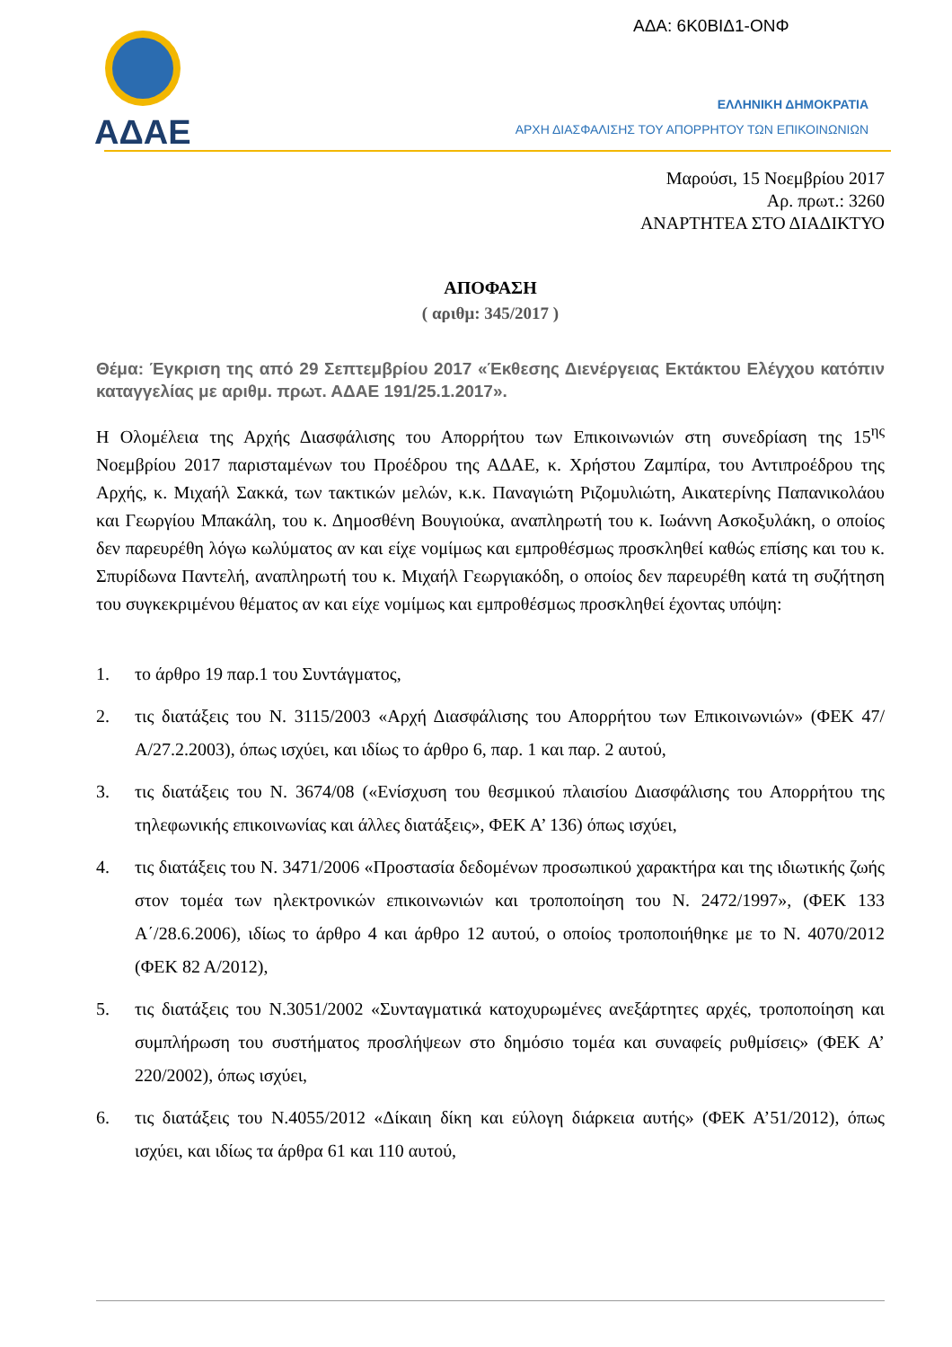ΑΔΑ: 6Κ0ΒΙΔ1-ΟΝΦ
ΑΔΑΕ
ΕΛΛΗΝΙΚΗ ΔΗΜΟΚΡΑΤΙΑ
ΑΡΧΗ ΔΙΑΣΦΑΛΙΣΗΣ ΤΟΥ ΑΠΟΡΡΗΤΟΥ ΤΩΝ ΕΠΙΚΟΙΝΩΝΙΩΝ
Μαρούσι, 15 Νοεμβρίου 2017
Αρ. πρωτ.: 3260
ΑΝΑΡΤΗΤΕΑ ΣΤΟ ΔΙΑΔΙΚΤΥΟ
ΑΠΟΦΑΣΗ
( αριθμ: 345/2017 )
Θέμα: Έγκριση της από 29 Σεπτεμβρίου 2017 «Έκθεσης Διενέργειας Εκτάκτου Ελέγχου κατόπιν καταγγελίας με αριθμ. πρωτ. ΑΔΑΕ 191/25.1.2017».
Η Ολομέλεια της Αρχής Διασφάλισης του Απορρήτου των Επικοινωνιών στη συνεδρίαση της 15<sup>ης</sup> Νοεμβρίου 2017 παρισταμένων του Προέδρου της ΑΔΑΕ, κ. Χρήστου Ζαμπίρα, του Αντιπροέδρου της Αρχής, κ. Μιχαήλ Σακκά, των τακτικών μελών, κ.κ. Παναγιώτη Ριζομυλιώτη, Αικατερίνης Παπανικολάου και Γεωργίου Μπακάλη, του κ. Δημοσθένη Βουγιούκα, αναπληρωτή του κ. Ιωάννη Ασκοξυλάκη, ο οποίος δεν παρευρέθη λόγω κωλύματος αν και είχε νομίμως και εμπροθέσμως προσκληθεί καθώς επίσης και του κ. Σπυρίδωνα Παντελή, αναπληρωτή του κ. Μιχαήλ Γεωργιακόδη, ο οποίος δεν παρευρέθη κατά τη συζήτηση του συγκεκριμένου θέματος αν και είχε νομίμως και εμπροθέσμως προσκληθεί έχοντας υπόψη:
1. το άρθρο 19 παρ.1 του Συντάγματος,
2. τις διατάξεις του Ν. 3115/2003 «Αρχή Διασφάλισης του Απορρήτου των Επικοινωνιών» (ΦΕΚ 47/Α/27.2.2003), όπως ισχύει, και ιδίως το άρθρο 6, παρ. 1 και παρ. 2 αυτού,
3. τις διατάξεις του Ν. 3674/08 («Ενίσχυση του θεσμικού πλαισίου Διασφάλισης του Απορρήτου της τηλεφωνικής επικοινωνίας και άλλες διατάξεις», ΦΕΚ Α’ 136) όπως ισχύει,
4. τις διατάξεις του Ν. 3471/2006 «Προστασία δεδομένων προσωπικού χαρακτήρα και της ιδιωτικής ζωής στον τομέα των ηλεκτρονικών επικοινωνιών και τροποποίηση του Ν. 2472/1997», (ΦΕΚ 133 Α΄/28.6.2006), ιδίως το άρθρο 4 και άρθρο 12 αυτού, ο οποίος τροποποιήθηκε με το Ν. 4070/2012 (ΦΕΚ 82 Α/2012),
5. τις διατάξεις του Ν.3051/2002 «Συνταγματικά κατοχυρωμένες ανεξάρτητες αρχές, τροποποίηση και συμπλήρωση του συστήματος προσλήψεων στο δημόσιο τομέα και συναφείς ρυθμίσεις» (ΦΕΚ Α’ 220/2002), όπως ισχύει,
6. τις διατάξεις του Ν.4055/2012 «Δίκαιη δίκη και εύλογη διάρκεια αυτής» (ΦΕΚ Α’51/2012), όπως ισχύει, και ιδίως τα άρθρα 61 και 110 αυτού,